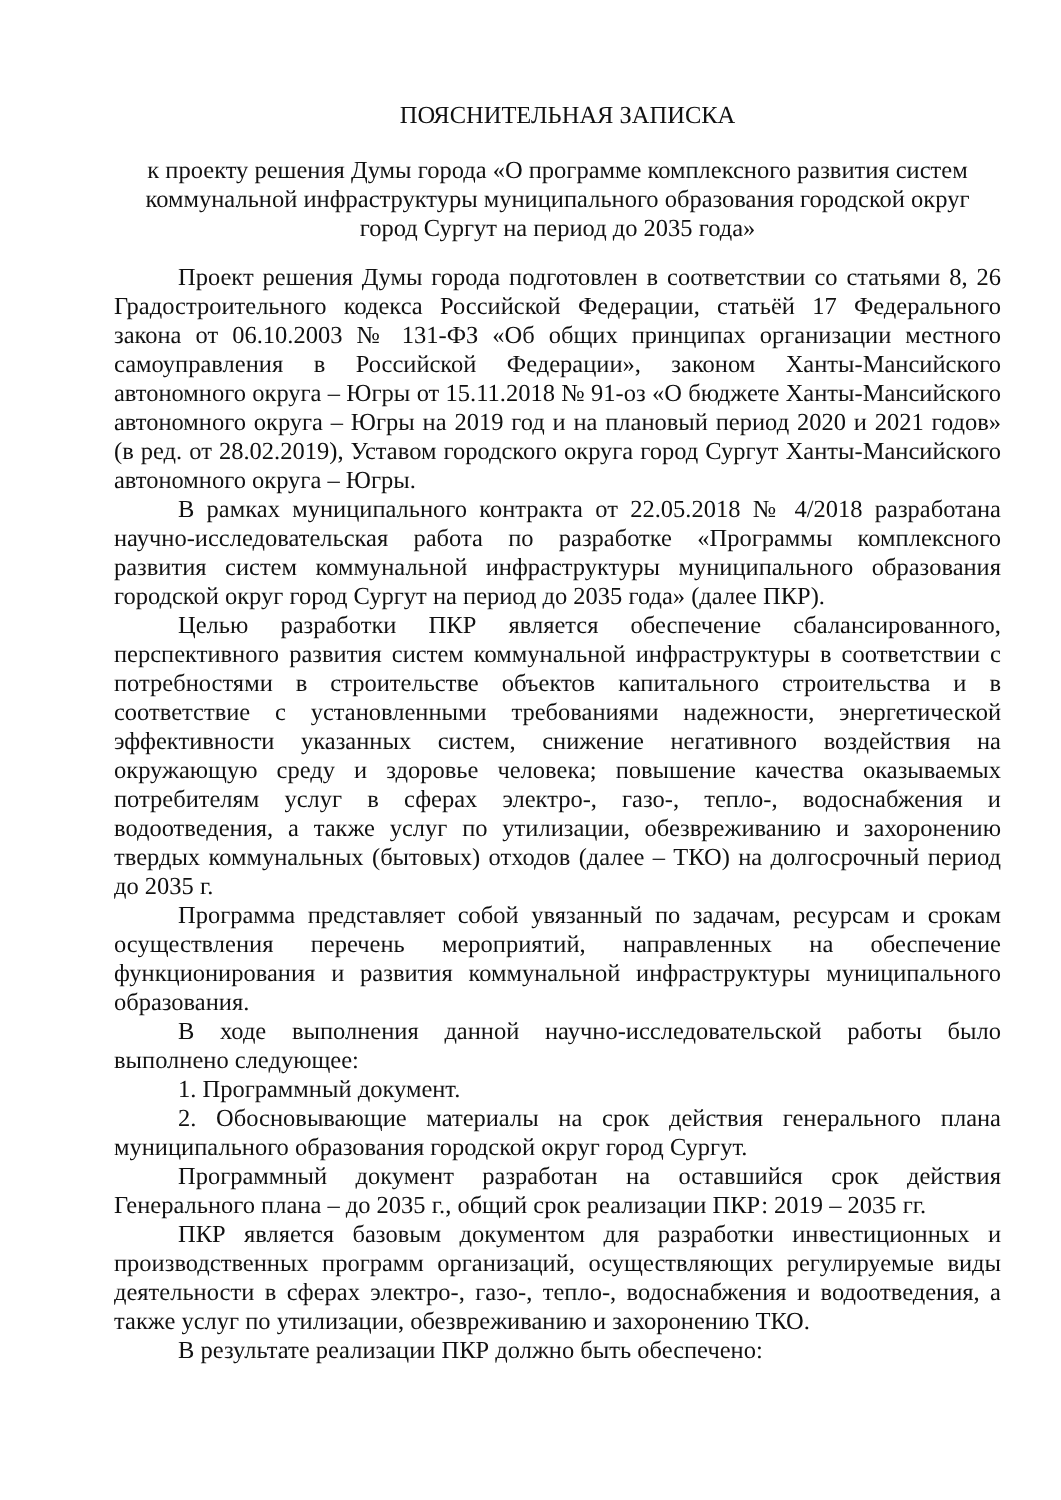ПОЯСНИТЕЛЬНАЯ ЗАПИСКА
к проекту решения Думы города «О программе комплексного развития систем коммунальной инфраструктуры муниципального образования городской округ город Сургут на период до 2035 года»
Проект решения Думы города подготовлен в соответствии со статьями 8, 26 Градостроительного кодекса Российской Федерации, статьёй 17 Федерального закона от 06.10.2003 № 131-ФЗ «Об общих принципах организации местного самоуправления в Российской Федерации», законом Ханты-Мансийского автономного округа – Югры от 15.11.2018 № 91-оз «О бюджете Ханты-Мансийского автономного округа – Югры на 2019 год и на плановый период 2020 и 2021 годов» (в ред. от 28.02.2019), Уставом городского округа город Сургут Ханты-Мансийского автономного округа – Югры.
В рамках муниципального контракта от 22.05.2018 № 4/2018 разработана научно-исследовательская работа по разработке «Программы комплексного развития систем коммунальной инфраструктуры муниципального образования городской округ город Сургут на период до 2035 года» (далее ПКР).
Целью разработки ПКР является обеспечение сбалансированного, перспективного развития систем коммунальной инфраструктуры в соответствии с потребностями в строительстве объектов капитального строительства и в соответствие с установленными требованиями надежности, энергетической эффективности указанных систем, снижение негативного воздействия на окружающую среду и здоровье человека; повышение качества оказываемых потребителям услуг в сферах электро-, газо-, тепло-, водоснабжения и водоотведения, а также услуг по утилизации, обезвреживанию и захоронению твердых коммунальных (бытовых) отходов (далее – ТКО) на долгосрочный период до 2035 г.
Программа представляет собой увязанный по задачам, ресурсам и срокам осуществления перечень мероприятий, направленных на обеспечение функционирования и развития коммунальной инфраструктуры муниципального образования.
В ходе выполнения данной научно-исследовательской работы было выполнено следующее:
1. Программный документ.
2. Обосновывающие материалы на срок действия генерального плана муниципального образования городской округ город Сургут.
Программный документ разработан на оставшийся срок действия Генерального плана – до 2035 г., общий срок реализации ПКР: 2019 – 2035 гг.
ПКР является базовым документом для разработки инвестиционных и производственных программ организаций, осуществляющих регулируемые виды деятельности в сферах электро-, газо-, тепло-, водоснабжения и водоотведения, а также услуг по утилизации, обезвреживанию и захоронению ТКО.
В результате реализации ПКР должно быть обеспечено: